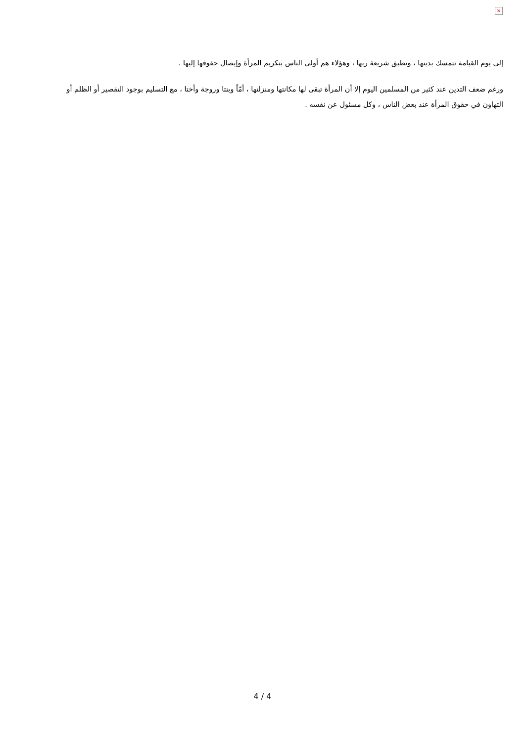×
إلى يوم القيامة تتمسك بدينها ، وتطبق شريعة ربها ، وهؤلاء هم أولى الناس بتكريم المرأة وإيصال حقوقها إليها .
ورغم ضعف التدين عند كثير من المسلمين اليوم إلا أن المرأة تبقى لها مكانتها ومنزلتها ، أمّاً وبنتا وزوجة وأختا ، مع التسليم بوجود التقصير أو الظلم أو التهاون في حقوق المرأة عند بعض الناس ، وكل مسئول عن نفسه .
4 / 4